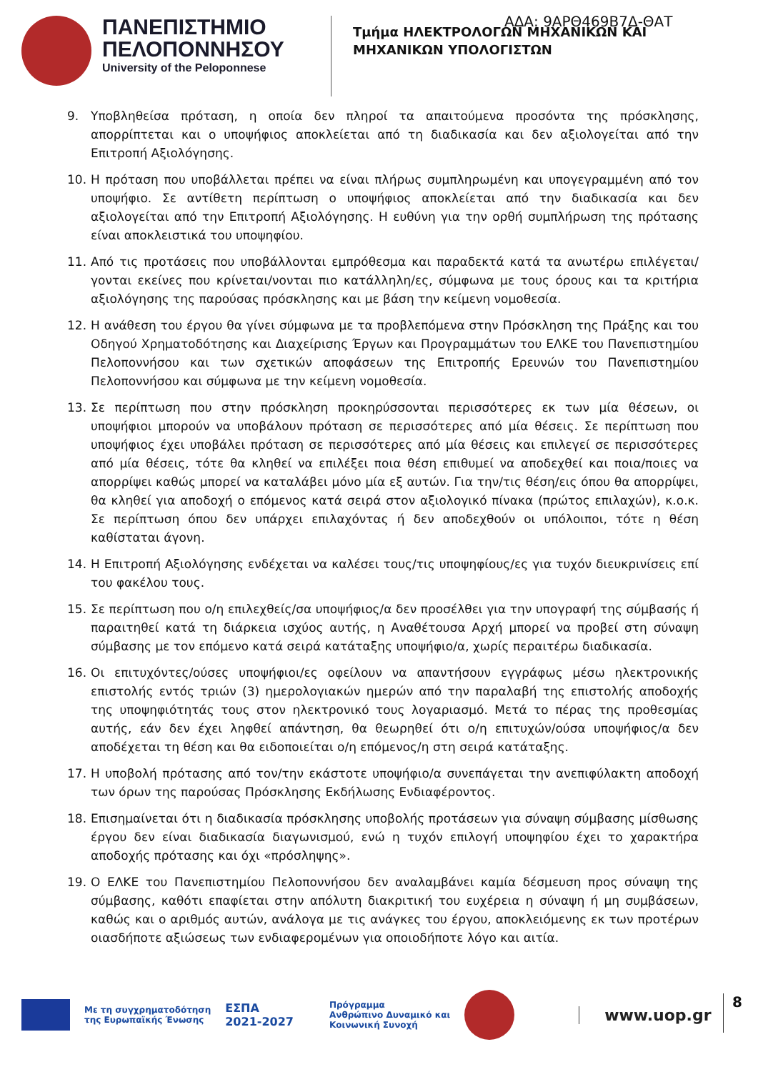ΑΔΑ: 9ΑΡΘ469Β7Δ-ΘΑΤ
ΠΑΝΕΠΙΣΤΗΜΙΟ ΠΕΛΟΠΟΝΝΗΣΟΥ
University of the Peloponnese
Τμήμα ΗΛΕΚΤΡΟΛΟΓΩΝ ΜΗΧΑΝΙΚΩΝ ΚΑΙ
ΜΗΧΑΝΙΚΩΝ ΥΠΟΛΟΓΙΣΤΩΝ
9. Υποβληθείσα πρόταση, η οποία δεν πληροί τα απαιτούμενα προσόντα της πρόσκλησης, απορρίπτεται και ο υποψήφιος αποκλείεται από τη διαδικασία και δεν αξιολογείται από την Επιτροπή Αξιολόγησης.
10. Η πρόταση που υποβάλλεται πρέπει να είναι πλήρως συμπληρωμένη και υπογεγραμμένη από τον υποψήφιο. Σε αντίθετη περίπτωση ο υποψήφιος αποκλείεται από την διαδικασία και δεν αξιολογείται από την Επιτροπή Αξιολόγησης. Η ευθύνη για την ορθή συμπλήρωση της πρότασης είναι αποκλειστικά του υποψηφίου.
11. Από τις προτάσεις που υποβάλλονται εμπρόθεσμα και παραδεκτά κατά τα ανωτέρω επιλέγεται/γονται εκείνες που κρίνεται/νονται πιο κατάλληλη/ες, σύμφωνα με τους όρους και τα κριτήρια αξιολόγησης της παρούσας πρόσκλησης και με βάση την κείμενη νομοθεσία.
12. Η ανάθεση του έργου θα γίνει σύμφωνα με τα προβλεπόμενα στην Πρόσκληση της Πράξης και του Οδηγού Χρηματοδότησης και Διαχείρισης Έργων και Προγραμμάτων του ΕΛΚΕ του Πανεπιστημίου Πελοποννήσου και των σχετικών αποφάσεων της Επιτροπής Ερευνών του Πανεπιστημίου Πελοποννήσου και σύμφωνα με την κείμενη νομοθεσία.
13. Σε περίπτωση που στην πρόσκληση προκηρύσσονται περισσότερες εκ των μία θέσεων, οι υποψήφιοι μπορούν να υποβάλουν πρόταση σε περισσότερες από μία θέσεις. Σε περίπτωση που υποψήφιος έχει υποβάλει πρόταση σε περισσότερες από μία θέσεις και επιλεγεί σε περισσότερες από μία θέσεις, τότε θα κληθεί να επιλέξει ποια θέση επιθυμεί να αποδεχθεί και ποια/ποιες να απορρίψει καθώς μπορεί να καταλάβει μόνο μία εξ αυτών. Για την/τις θέση/εις όπου θα απορρίψει, θα κληθεί για αποδοχή ο επόμενος κατά σειρά στον αξιολογικό πίνακα (πρώτος επιλαχών), κ.ο.κ. Σε περίπτωση όπου δεν υπάρχει επιλαχόντας ή δεν αποδεχθούν οι υπόλοιποι, τότε η θέση καθίσταται άγονη.
14. Η Επιτροπή Αξιολόγησης ενδέχεται να καλέσει τους/τις υποψηφίους/ες για τυχόν διευκρινίσεις επί του φακέλου τους.
15. Σε περίπτωση που ο/η επιλεχθείς/σα υποψήφιος/α δεν προσέλθει για την υπογραφή της σύμβασής ή παραιτηθεί κατά τη διάρκεια ισχύος αυτής, η Αναθέτουσα Αρχή μπορεί να προβεί στη σύναψη σύμβασης με τον επόμενο κατά σειρά κατάταξης υποψήφιο/α, χωρίς περαιτέρω διαδικασία.
16. Οι επιτυχόντες/ούσες υποψήφιοι/ες οφείλουν να απαντήσουν εγγράφως μέσω ηλεκτρονικής επιστολής εντός τριών (3) ημερολογιακών ημερών από την παραλαβή της επιστολής αποδοχής της υποψηφιότητάς τους στον ηλεκτρονικό τους λογαριασμό. Μετά το πέρας της προθεσμίας αυτής, εάν δεν έχει ληφθεί απάντηση, θα θεωρηθεί ότι ο/η επιτυχών/ούσα υποψήφιος/α δεν αποδέχεται τη θέση και θα ειδοποιείται ο/η επόμενος/η στη σειρά κατάταξης.
17. Η υποβολή πρότασης από τον/την εκάστοτε υποψήφιο/α συνεπάγεται την ανεπιφύλακτη αποδοχή των όρων της παρούσας Πρόσκλησης Εκδήλωσης Ενδιαφέροντος.
18. Επισημαίνεται ότι η διαδικασία πρόσκλησης υποβολής προτάσεων για σύναψη σύμβασης μίσθωσης έργου δεν είναι διαδικασία διαγωνισμού, ενώ η τυχόν επιλογή υποψηφίου έχει το χαρακτήρα αποδοχής πρότασης και όχι «πρόσληψης».
19. Ο ΕΛΚΕ του Πανεπιστημίου Πελοποννήσου δεν αναλαμβάνει καμία δέσμευση προς σύναψη της σύμβασης, καθότι επαφίεται στην απόλυτη διακριτική του ευχέρεια η σύναψη ή μη συμβάσεων, καθώς και ο αριθμός αυτών, ανάλογα με τις ανάγκες του έργου, αποκλειόμενης εκ των προτέρων οιασδήποτε αξιώσεως των ενδιαφερομένων για οποιοδήποτε λόγο και αιτία.
Με τη συγχρηματοδότηση
της Ευρωπαϊκής Ένωσης
ΕΣΠΑ
2021-2027
Πρόγραμμα
Ανθρώπινο Δυναμικό και
Κοινωνική Συνοχή
www.uop.gr
8